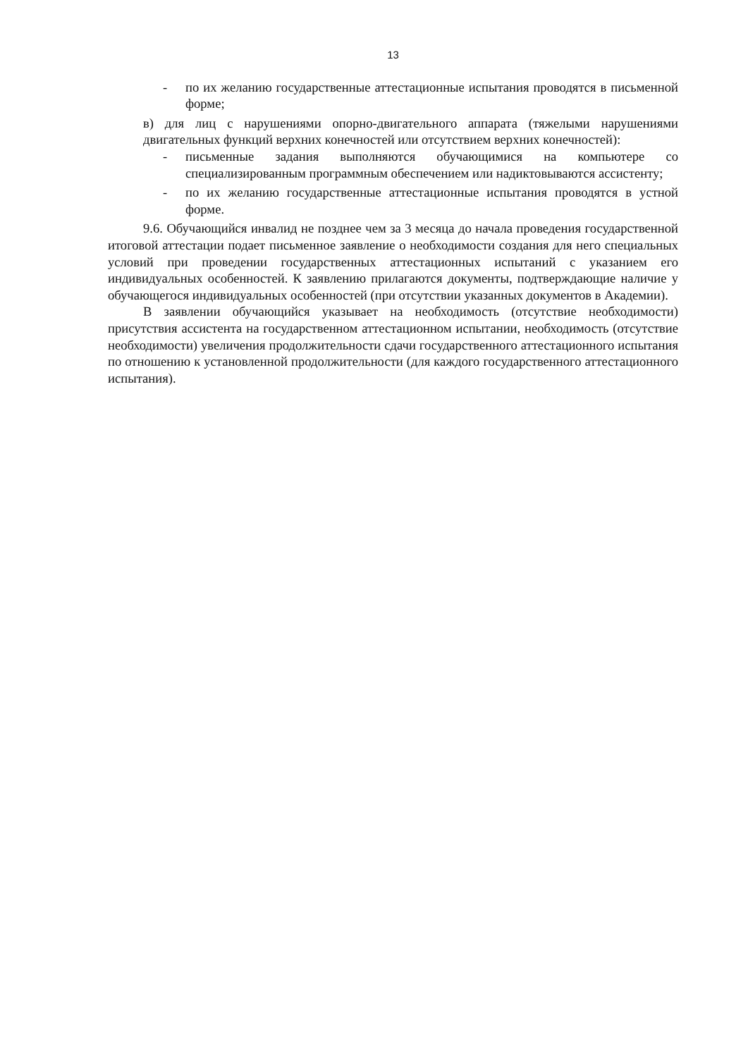13
- по их желанию государственные аттестационные испытания проводятся в письменной форме;
в) для лиц с нарушениями опорно-двигательного аппарата (тяжелыми нарушениями двигательных функций верхних конечностей или отсутствием верхних конечностей):
- письменные задания выполняются обучающимися на компьютере со специализированным программным обеспечением или надиктовываются ассистенту;
- по их желанию государственные аттестационные испытания проводятся в устной форме.
9.6. Обучающийся инвалид не позднее чем за 3 месяца до начала проведения государственной итоговой аттестации подает письменное заявление о необходимости создания для него специальных условий при проведении государственных аттестационных испытаний с указанием его индивидуальных особенностей. К заявлению прилагаются документы, подтверждающие наличие у обучающегося индивидуальных особенностей (при отсутствии указанных документов в Академии).
В заявлении обучающийся указывает на необходимость (отсутствие необходимости) присутствия ассистента на государственном аттестационном испытании, необходимость (отсутствие необходимости) увеличения продолжительности сдачи государственного аттестационного испытания по отношению к установленной продолжительности (для каждого государственного аттестационного испытания).